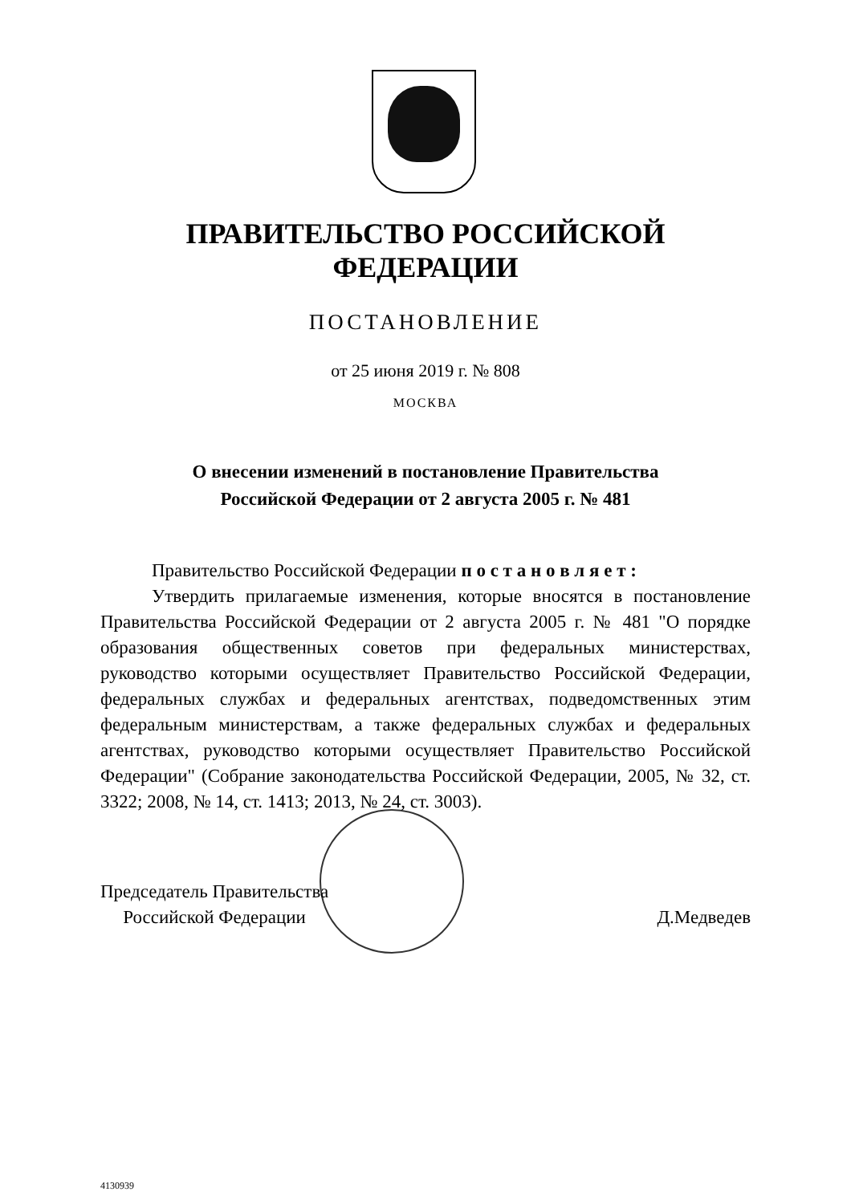ПРАВИТЕЛЬСТВО РОССИЙСКОЙ ФЕДЕРАЦИИ
ПОСТАНОВЛЕНИЕ
от 25 июня 2019 г. № 808
МОСКВА
О внесении изменений в постановление Правительства
Российской Федерации от 2 августа 2005 г. № 481
Правительство Российской Федерации п о с т а н о в л я е т :
Утвердить прилагаемые изменения, которые вносятся в постановление Правительства Российской Федерации от 2 августа 2005 г. № 481 "О порядке образования общественных советов при федеральных министерствах, руководство которыми осуществляет Правительство Российской Федерации, федеральных службах и федеральных агентствах, подведомственных этим федеральным министерствам, а также федеральных службах и федеральных агентствах, руководство которыми осуществляет Правительство Российской Федерации" (Собрание законодательства Российской Федерации, 2005, № 32, ст. 3322; 2008, № 14, ст. 1413; 2013, № 24, ст. 3003).
Председатель Правительства
Российской Федерации
Д.Медведев
4130939